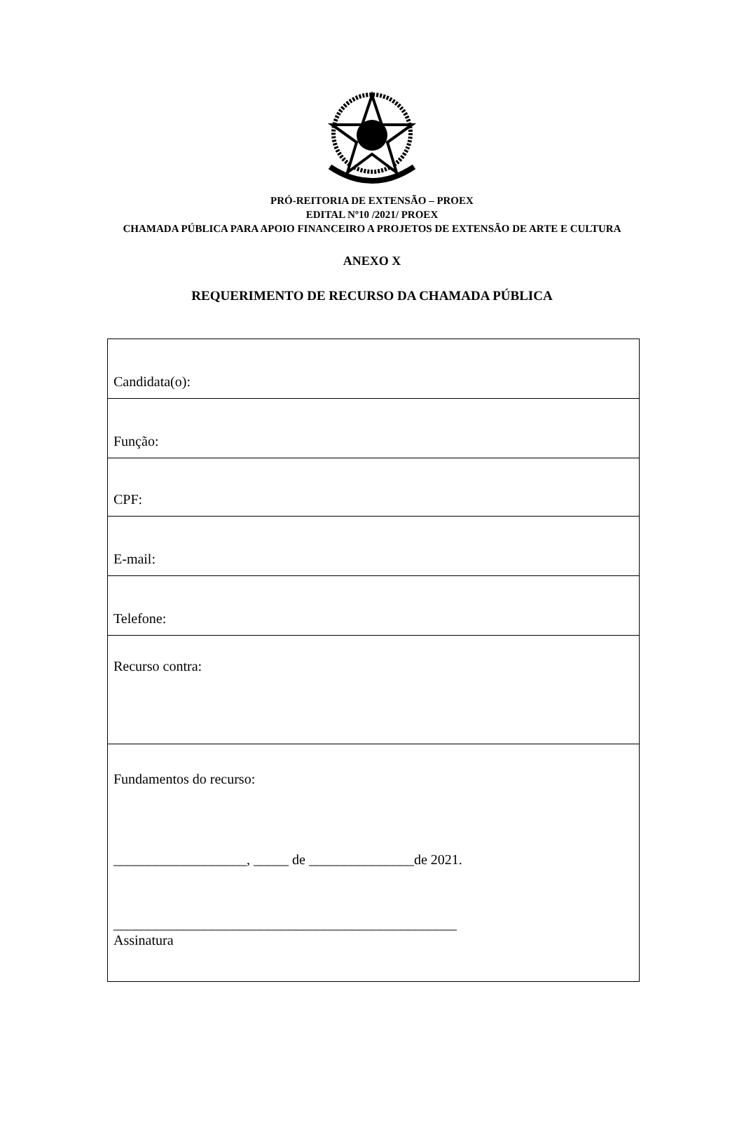PRÓ-REITORIA DE EXTENSÃO – PROEX
EDITAL Nº10 /2021/ PROEX
CHAMADA PÚBLICA PARA APOIO FINANCEIRO A PROJETOS DE EXTENSÃO DE ARTE E CULTURA
ANEXO X
REQUERIMENTO DE RECURSO DA CHAMADA PÚBLICA
| Candidata(o): |
| Função: |
| CPF: |
| E-mail: |
| Telefone: |
| Recurso contra: |
| Fundamentos do recurso: ___________________, _____ de _______________de 2021. _________________________________________________ Assinatura |